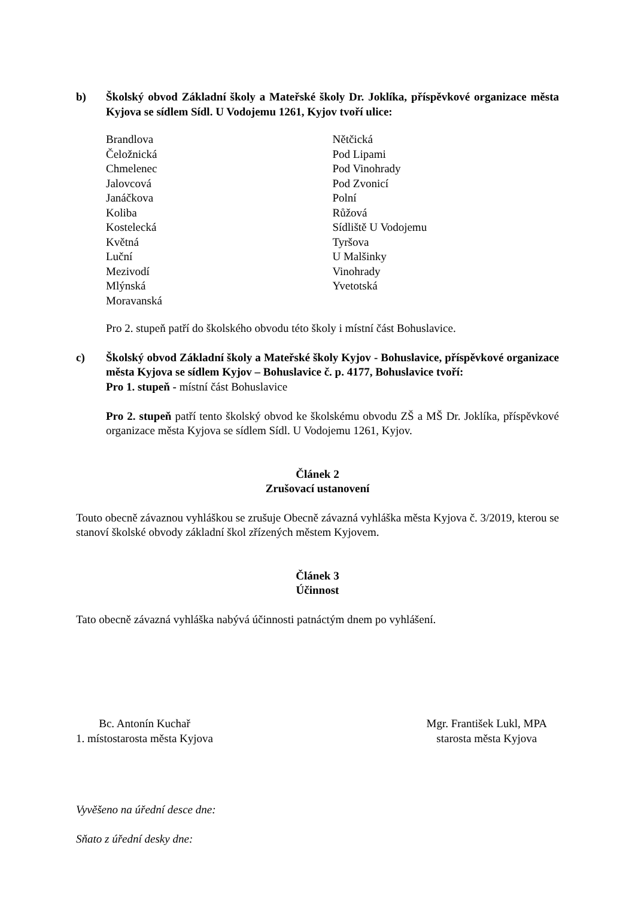b) Školský obvod Základní školy a Mateřské školy Dr. Joklíka, příspěvkové organizace města Kyjova se sídlem Sídl. U Vodojemu 1261, Kyjov tvoří ulice:
Brandlova
Čeložnická
Chmelenec
Jalovcová
Janáčkova
Koliba
Kostelecká
Květná
Luční
Mezivodí
Mlýnská
Moravanská
Nětčická
Pod Lipami
Pod Vinohrady
Pod Zvonicí
Polní
Růžová
Sídliště U Vodojemu
Tyršova
U Malšinky
Vinohrady
Yvetotská
Pro 2. stupeň patří do školského obvodu této školy i místní část Bohuslavice.
c) Školský obvod Základní školy a Mateřské školy Kyjov - Bohuslavice, příspěvkové organizace města Kyjova se sídlem Kyjov – Bohuslavice č. p. 4177, Bohuslavice tvoří:
Pro 1. stupeň - místní část Bohuslavice
Pro 2. stupeň patří tento školský obvod ke školskému obvodu ZŠ a MŠ Dr. Joklíka, příspěvkové organizace města Kyjova se sídlem Sídl. U Vodojemu 1261, Kyjov.
Článek 2
Zrušovací ustanovení
Touto obecně závaznou vyhláškou se zrušuje Obecně závazná vyhláška města Kyjova č. 3/2019, kterou se stanoví školské obvody základní škol zřízených městem Kyjovem.
Článek 3
Účinnost
Tato obecně závazná vyhláška nabývá účinnosti patnáctým dnem po vyhlášení.
Bc. Antonín Kuchař
1. místostarosta města Kyjova
Mgr. František Lukl, MPA
starosta města Kyjova
Vyvěšeno na úřední desce dne:
Sňato z úřední desky dne: